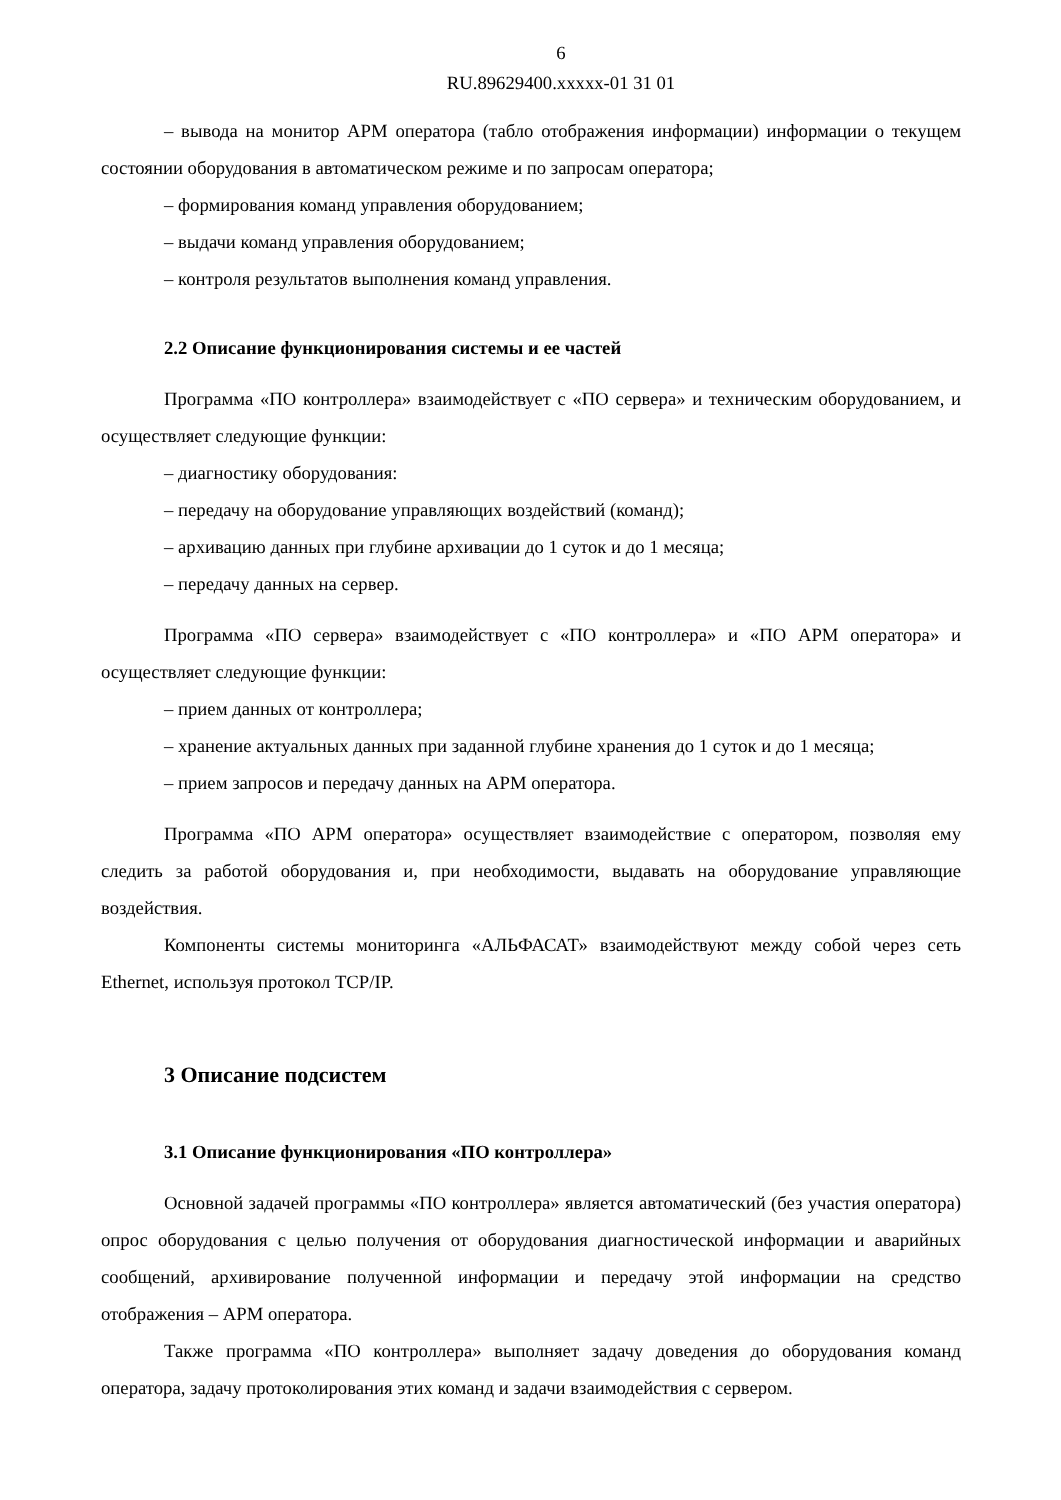6
RU.89629400.xxxxx-01 31 01
– вывода на монитор АРМ оператора (табло отображения информации) информации о текущем состоянии оборудования в автоматическом режиме и по запросам оператора;
– формирования команд управления оборудованием;
– выдачи команд управления оборудованием;
– контроля результатов выполнения команд управления.
2.2 Описание функционирования системы и ее частей
Программа «ПО контроллера» взаимодействует с «ПО сервера» и техническим оборудованием, и осуществляет следующие функции:
– диагностику оборудования:
– передачу на оборудование управляющих воздействий (команд);
– архивацию данных при глубине архивации до 1 суток и до 1 месяца;
– передачу данных на сервер.
Программа «ПО сервера» взаимодействует с «ПО контроллера» и «ПО АРМ оператора» и осуществляет следующие функции:
– прием данных от контроллера;
– хранение актуальных данных при заданной глубине хранения до 1 суток и до 1 месяца;
– прием запросов и передачу данных на АРМ оператора.
Программа «ПО АРМ оператора» осуществляет взаимодействие с оператором, позволяя ему следить за работой оборудования и, при необходимости, выдавать на оборудование управляющие воздействия.
Компоненты системы мониторинга «АЛЬФАСАТ» взаимодействуют между собой через сеть Ethernet, используя протокол TCP/IP.
3 Описание подсистем
3.1 Описание функционирования «ПО контроллера»
Основной задачей программы «ПО контроллера» является автоматический (без участия оператора) опрос оборудования с целью получения от оборудования диагностической информации и аварийных сообщений, архивирование полученной информации и передачу этой информации на средство отображения – АРМ оператора.
Также программа «ПО контроллера» выполняет задачу доведения до оборудования команд оператора, задачу протоколирования этих команд и задачи взаимодействия с сервером.